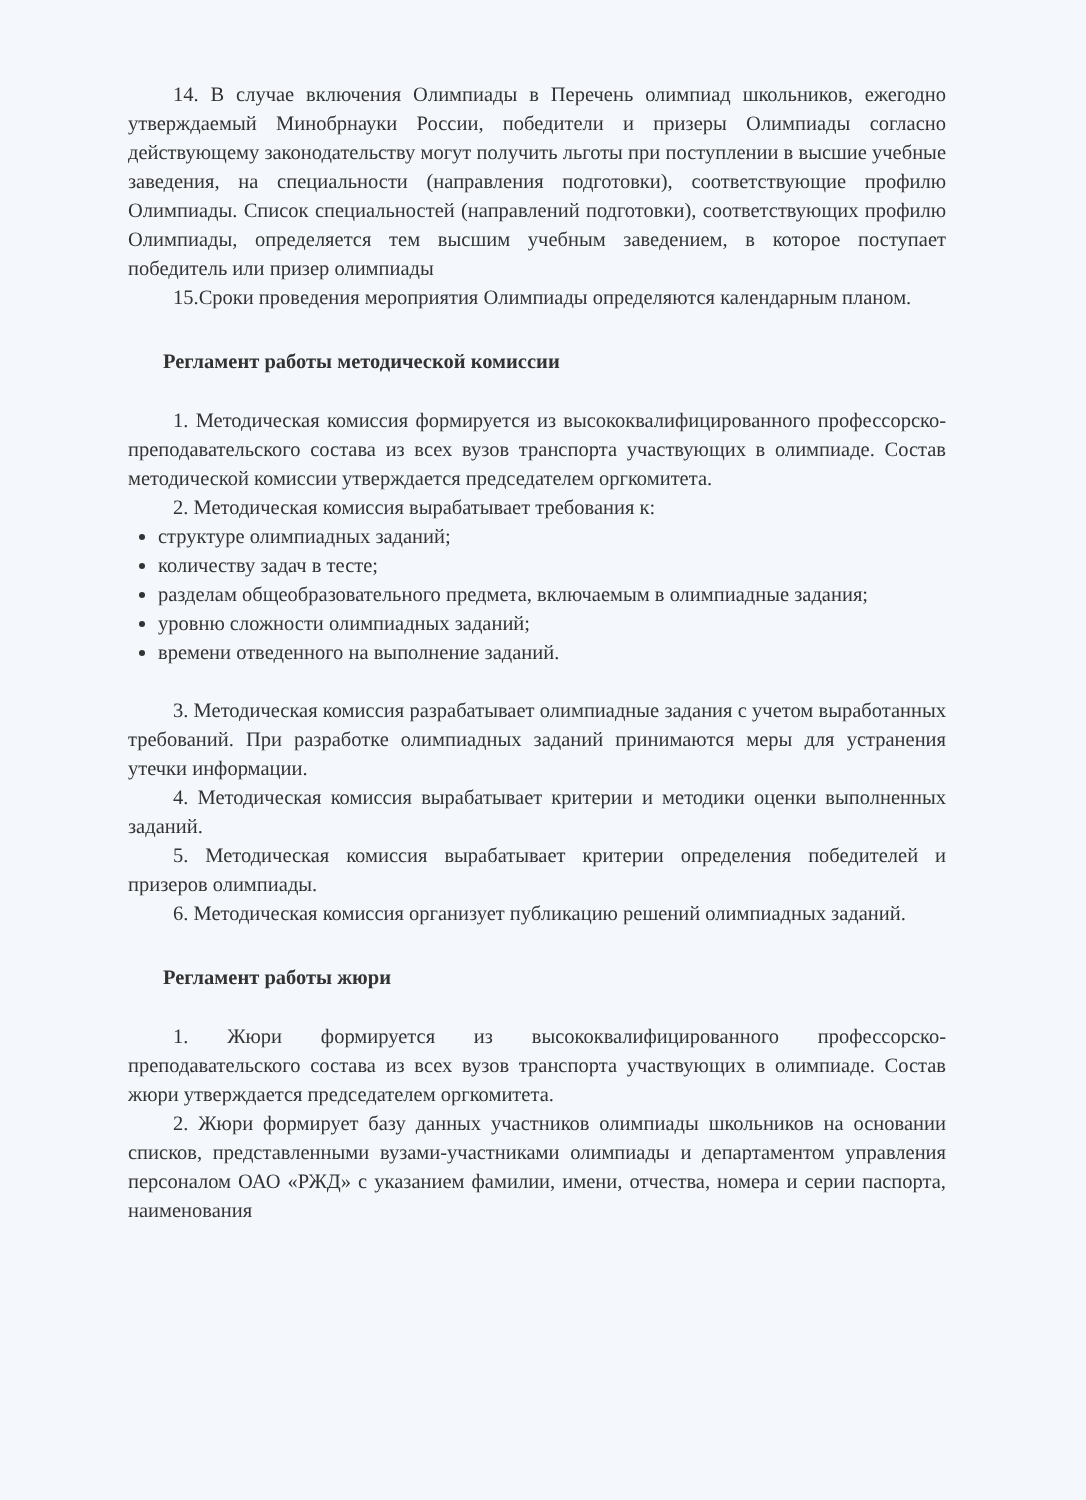14. В случае включения Олимпиады в Перечень олимпиад школьников, ежегодно утверждаемый Минобрнауки России, победители и призеры Олимпиады согласно действующему законодательству могут получить льготы при поступлении в высшие учебные заведения, на специальности (направления подготовки), соответствующие профилю Олимпиады. Список специальностей (направлений подготовки), соответствующих профилю Олимпиады, определяется тем высшим учебным заведением, в которое поступает победитель или призер олимпиады
15.Сроки проведения мероприятия Олимпиады определяются календарным планом.
Регламент работы методической комиссии
1. Методическая комиссия формируется из высококвалифицированного профессорско-преподавательского состава из всех вузов транспорта участвующих в олимпиаде. Состав методической комиссии утверждается председателем оргкомитета.
2. Методическая комиссия вырабатывает требования к:
структуре олимпиадных заданий;
количеству задач в тесте;
разделам общеобразовательного предмета, включаемым в олимпиадные задания;
уровню сложности олимпиадных заданий;
времени отведенного на выполнение заданий.
3. Методическая комиссия разрабатывает олимпиадные задания с учетом выработанных требований. При разработке олимпиадных заданий принимаются меры для устранения утечки информации.
4. Методическая комиссия вырабатывает критерии и методики оценки выполненных заданий.
5. Методическая комиссия вырабатывает критерии определения победителей и призеров олимпиады.
6. Методическая комиссия организует публикацию решений олимпиадных заданий.
Регламент работы жюри
1. Жюри формируется из высококвалифицированного профессорско-преподавательского состава из всех вузов транспорта участвующих в олимпиаде. Состав жюри утверждается председателем оргкомитета.
2. Жюри формирует базу данных участников олимпиады школьников на основании списков, представленными вузами-участниками олимпиады и департаментом управления персоналом ОАО «РЖД» с указанием фамилии, имени, отчества, номера и серии паспорта, наименования